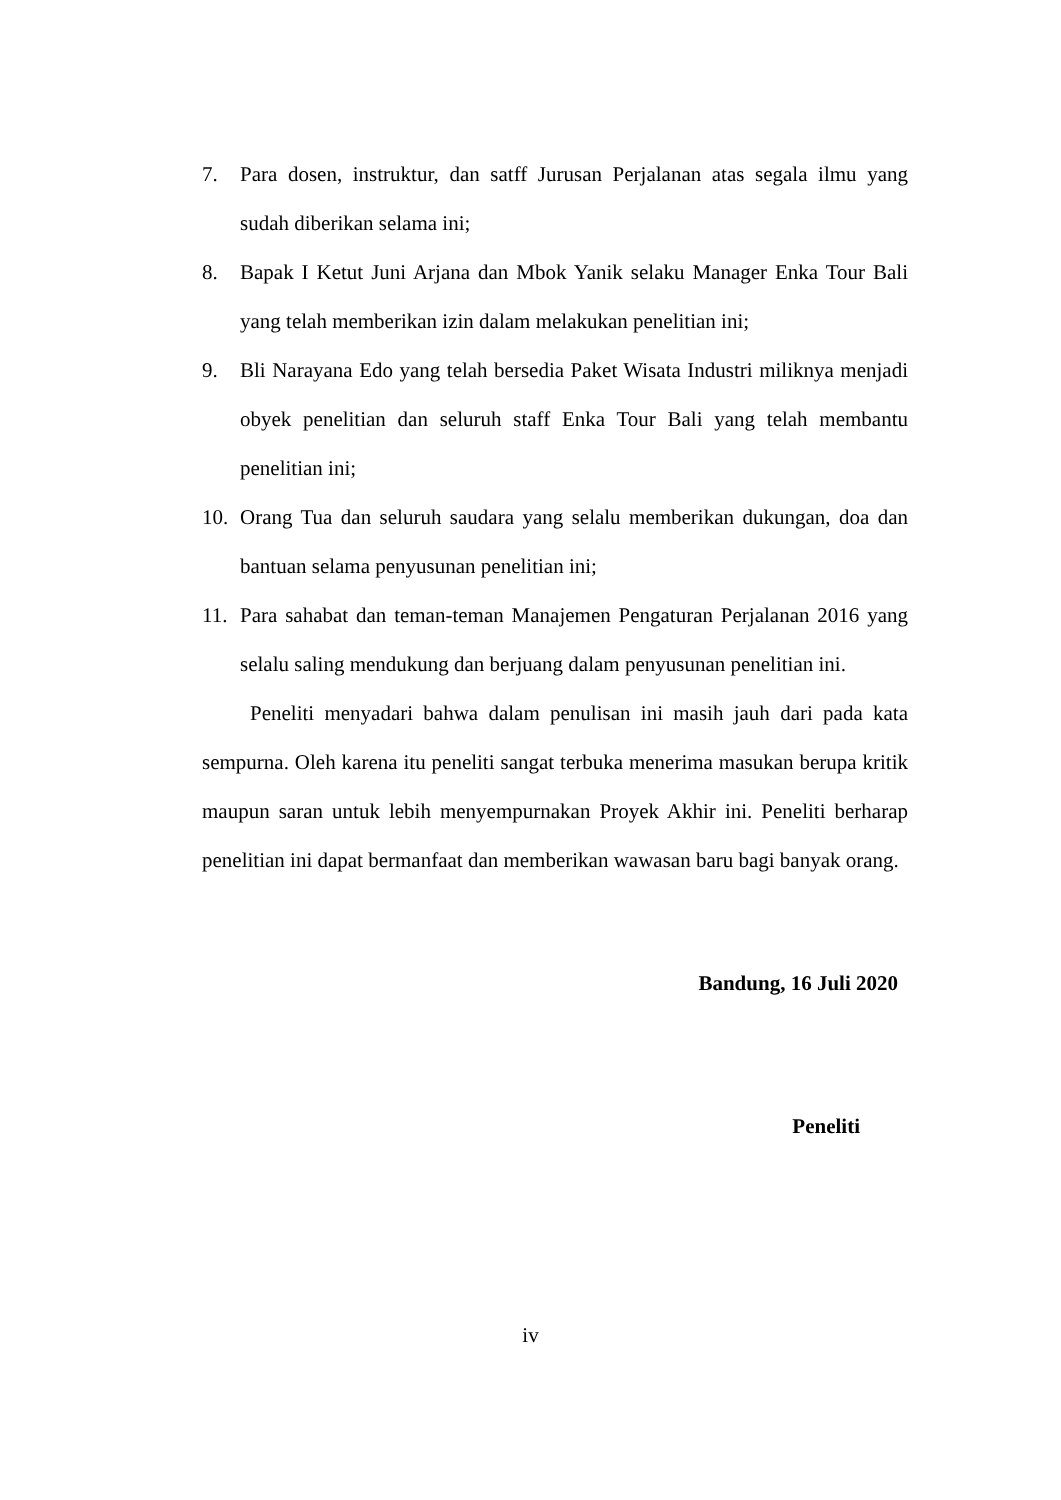7. Para dosen, instruktur, dan satff Jurusan Perjalanan atas segala ilmu yang sudah diberikan selama ini;
8. Bapak I Ketut Juni Arjana dan Mbok Yanik selaku Manager Enka Tour Bali yang telah memberikan izin dalam melakukan penelitian ini;
9. Bli Narayana Edo yang telah bersedia Paket Wisata Industri miliknya menjadi obyek penelitian dan seluruh staff Enka Tour Bali yang telah membantu penelitian ini;
10. Orang Tua dan seluruh saudara yang selalu memberikan dukungan, doa dan bantuan selama penyusunan penelitian ini;
11. Para sahabat dan teman-teman Manajemen Pengaturan Perjalanan 2016 yang selalu saling mendukung dan berjuang dalam penyusunan penelitian ini.
Peneliti menyadari bahwa dalam penulisan ini masih jauh dari pada kata sempurna. Oleh karena itu peneliti sangat terbuka menerima masukan berupa kritik maupun saran untuk lebih menyempurnakan Proyek Akhir ini. Peneliti berharap penelitian ini dapat bermanfaat dan memberikan wawasan baru bagi banyak orang.
Bandung, 16 Juli 2020
Peneliti
iv